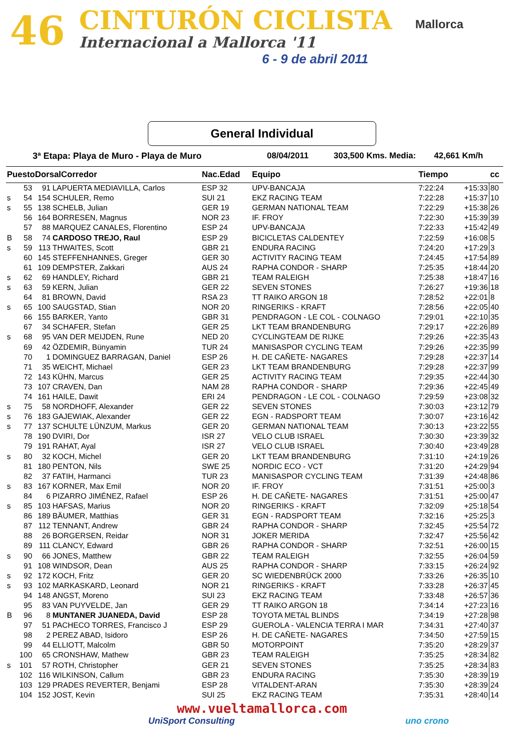46 CINTURÓN CICLISTA
Internacional a Mallorca '11
6 - 9 de abril 2011
Mallorca
General Individual
3ª Etapa: Playa de Muro - Playa de Muro 08/04/2011 303,500 Kms. Media: 42,661 Km/h
| PuestoDorsalCorredor | | | | Nac.Edad | Equipo | Tiempo | | cc |
| --- | --- | --- | --- | --- | --- | --- | --- | --- |
| | 53 | 91 | LAPUERTA MEDIAVILLA, Carlos | ESP 32 | UPV-BANCAJA | 7:22:24 | +15:33 | 80 |
| s | 54 | 154 | SCHULER, Remo | SUI 21 | EKZ RACING TEAM | 7:22:28 | +15:37 | 10 |
| s | 55 | 138 | SCHELB, Julian | GER 19 | GERMAN NATIONAL TEAM | 7:22:29 | +15:38 | 26 |
| | 56 | 164 | BORRESEN, Magnus | NOR 23 | IF. FROY | 7:22:30 | +15:39 | 39 |
| | 57 | 88 | MARQUEZ CANALES, Florentino | ESP 24 | UPV-BANCAJA | 7:22:33 | +15:42 | 49 |
| B | 58 | 74 | CARDOSO TREJO, Raul | ESP 29 | BICICLETAS CALDENTEY | 7:22:59 | +16:08 | 5 |
| s | 59 | 113 | THWAITES, Scott | GBR 21 | ENDURA RACING | 7:24:20 | +17:29 | 3 |
| | 60 | 145 | STEFFENHANNES, Greger | GER 30 | ACTIVITY RACING TEAM | 7:24:45 | +17:54 | 89 |
| | 61 | 109 | DEMPSTER, Zakkari | AUS 24 | RAPHA CONDOR - SHARP | 7:25:35 | +18:44 | 20 |
| s | 62 | 69 | HANDLEY, Richard | GBR 21 | TEAM RALEIGH | 7:25:38 | +18:47 | 16 |
| s | 63 | 59 | KERN, Julian | GER 22 | SEVEN STONES | 7:26:27 | +19:36 | 18 |
| | 64 | 81 | BROWN, David | RSA 23 | TT RAIKO ARGON 18 | 7:28:52 | +22:01 | 8 |
| s | 65 | 100 | SAUGSTAD, Stian | NOR 20 | RINGERIKS - KRAFT | 7:28:56 | +22:05 | 40 |
| | 66 | 155 | BARKER, Yanto | GBR 31 | PENDRAGON - LE COL - COLNAGO | 7:29:01 | +22:10 | 35 |
| | 67 | 34 | SCHAFER, Stefan | GER 25 | LKT TEAM BRANDENBURG | 7:29:17 | +22:26 | 89 |
| s | 68 | 95 | VAN DER MEIJDEN, Rune | NED 20 | CYCLINGTEAM DE RIJKE | 7:29:26 | +22:35 | 43 |
| | 69 | 42 | ÖZDEMIR, Bünyamin | TUR 24 | MANISASPOR CYCLING TEAM | 7:29:26 | +22:35 | 99 |
| | 70 | 1 | DOMINGUEZ BARRAGAN, Daniel | ESP 26 | H. DE CAÑETE- NAGARES | 7:29:28 | +22:37 | 14 |
| | 71 | 35 | WEICHT, Michael | GER 23 | LKT TEAM BRANDENBURG | 7:29:28 | +22:37 | 99 |
| | 72 | 143 | KÜHN, Marcus | GER 25 | ACTIVITY RACING TEAM | 7:29:35 | +22:44 | 30 |
| | 73 | 107 | CRAVEN, Dan | NAM 28 | RAPHA CONDOR - SHARP | 7:29:36 | +22:45 | 49 |
| | 74 | 161 | HAILE, Dawit | ERI 24 | PENDRAGON - LE COL - COLNAGO | 7:29:59 | +23:08 | 32 |
| s | 75 | 58 | NORDHOFF, Alexander | GER 22 | SEVEN STONES | 7:30:03 | +23:12 | 79 |
| s | 76 | 183 | GAJEWIAK, Alexander | GER 22 | EGN - RADSPORT TEAM | 7:30:07 | +23:16 | 42 |
| s | 77 | 137 | SCHULTE LÜNZUM, Markus | GER 20 | GERMAN NATIONAL TEAM | 7:30:13 | +23:22 | 55 |
| | 78 | 190 | DVIRI, Dor | ISR 27 | VELO CLUB ISRAEL | 7:30:30 | +23:39 | 32 |
| | 79 | 191 | RAHAT, Ayal | ISR 27 | VELO CLUB ISRAEL | 7:30:40 | +23:49 | 28 |
| s | 80 | 32 | KOCH, Michel | GER 20 | LKT TEAM BRANDENBURG | 7:31:10 | +24:19 | 26 |
| | 81 | 180 | PENTON, Nils | SWE 25 | NORDIC ECO - VCT | 7:31:20 | +24:29 | 94 |
| | 82 | 37 | FATIH, Harmanci | TUR 23 | MANISASPOR CYCLING TEAM | 7:31:39 | +24:48 | 86 |
| s | 83 | 167 | KORNER, Max Emil | NOR 20 | IF. FROY | 7:31:51 | +25:00 | 3 |
| | 84 | 6 | PIZARRO JIMÉNEZ, Rafael | ESP 26 | H. DE CAÑETE- NAGARES | 7:31:51 | +25:00 | 47 |
| s | 85 | 103 | HAFSAS, Marius | NOR 20 | RINGERIKS - KRAFT | 7:32:09 | +25:18 | 54 |
| | 86 | 189 | BÄUMER, Matthias | GER 31 | EGN - RADSPORT TEAM | 7:32:16 | +25:25 | 3 |
| | 87 | 112 | TENNANT, Andrew | GBR 24 | RAPHA CONDOR - SHARP | 7:32:45 | +25:54 | 72 |
| | 88 | 26 | BORGERSEN, Reidar | NOR 31 | JOKER MERIDA | 7:32:47 | +25:56 | 42 |
| | 89 | 111 | CLANCY, Edward | GBR 26 | RAPHA CONDOR - SHARP | 7:32:51 | +26:00 | 15 |
| s | 90 | 66 | JONES, Matthew | GBR 22 | TEAM RALEIGH | 7:32:55 | +26:04 | 59 |
| | 91 | 108 | WINDSOR, Dean | AUS 25 | RAPHA CONDOR - SHARP | 7:33:15 | +26:24 | 92 |
| s | 92 | 172 | KOCH, Fritz | GER 20 | SC WIEDENBRÜCK 2000 | 7:33:26 | +26:35 | 10 |
| s | 93 | 102 | MARKASKARD, Leonard | NOR 21 | RINGERIKS - KRAFT | 7:33:28 | +26:37 | 45 |
| | 94 | 148 | ANGST, Moreno | SUI 23 | EKZ RACING TEAM | 7:33:48 | +26:57 | 36 |
| | 95 | 83 | VAN PUYVELDE, Jan | GER 29 | TT RAIKO ARGON 18 | 7:34:14 | +27:23 | 16 |
| B | 96 | 8 | MUNTANER JUANEDA, David | ESP 28 | TOYOTA METAL BLINDS | 7:34:19 | +27:28 | 98 |
| | 97 | 51 | PACHECO TORRES, Francisco J | ESP 29 | GUEROLA - VALENCIA TERRA I MAR | 7:34:31 | +27:40 | 37 |
| | 98 | 2 | PEREZ ABAD, Isidoro | ESP 26 | H. DE CAÑETE- NAGARES | 7:34:50 | +27:59 | 15 |
| | 99 | 44 | ELLIOTT, Malcolm | GBR 50 | MOTORPOINT | 7:35:20 | +28:29 | 37 |
| | 100 | 65 | CRONSHAW, Mathew | GBR 23 | TEAM RALEIGH | 7:35:25 | +28:34 | 82 |
| s | 101 | 57 | ROTH, Christopher | GER 21 | SEVEN STONES | 7:35:25 | +28:34 | 83 |
| | 102 | 116 | WILKINSON, Callum | GBR 23 | ENDURA RACING | 7:35:30 | +28:39 | 19 |
| | 103 | 129 | PRADES REVERTER, Benjami | ESP 28 | VITALDENT-ARAN | 7:35:30 | +28:39 | 24 |
| | 104 | 152 | JOST, Kevin | SUI 25 | EKZ RACING TEAM | 7:35:31 | +28:40 | 14 |
www.vueltamallorca.com
UniSport Consulting uno crono